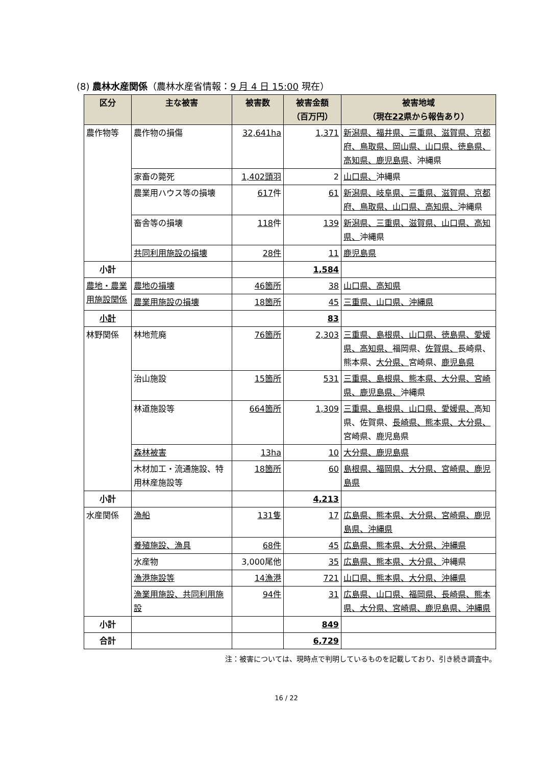(8) 農林水産関係（農林水産省情報：9 月 4 日 15:00 現在）
| 区分 | 主な被害 | 被害数 | 被害金額 （百万円） | 被害地域 （現在 22 県から報告あり） |
| --- | --- | --- | --- | --- |
| 農作物等 | 農作物の損傷 | 32,641ha | 1,371 | 新潟県、福井県、三重県、滋賀県、京都府、鳥取県、岡山県、山口県、徳島県、高知県、鹿児島県 、沖縄県 |
| | 家畜の斃死 | 1,402頭羽 | 2 | 山口県、 沖縄県 |
| | 農業用ハウス等の損壊 | 617 件 | 61 | 新潟県、岐阜県、三重県、滋賀県、京都府、鳥取県、山口県、高知県、 沖縄県 |
| | 畜舎等の損壊 | 118 件 | 139 | 新潟県、三重県、滋賀県、山口県、高知県、 沖縄県 |
| | 共同利用施設の損壊 | 28件 | 11 | 鹿児島県 |
| 小計 | | | 1,584 | |
| 農地・農業用施設関係 | 農地の損壊 | 46箇所 | 38 | 山口県、高知県 |
| | 農業用施設の損壊 | 18箇所 | 45 | 三重県、山口県、沖縄県 |
| 小計 | | | 83 | |
| 林野関係 | 林地荒廃 | 76箇所 | 2,303 | 三重県、島根県、山口県、徳島県、愛媛県、高知県、 福岡県、 佐賀県、 長崎県、熊本県、 大分県、 宮崎県、 鹿児島県 |
| | 治山施設 | 15箇所 | 531 | 三重県、島根県、熊本県、大分県、宮崎県、鹿児島県、 沖縄県 |
| | 林道施設等 | 664箇所 | 1,309 | 三重県、島根県、山口県、愛媛県、 高知県、佐賀県、 長崎県、熊本県、大分県、 宮崎県、鹿児島県 |
| | 森林被害 | 13ha | 10 | 大分県、鹿児島県 |
| | 木材加工・流通施設、特用林産施設等 | 18箇所 | 60 | 島根県、福岡県、大分県、宮崎県、鹿児島県 |
| 小計 | | | 4,213 | |
| 水産関係 | 漁船 | 131隻 | 17 | 広島県、熊本県、大分県、宮崎県、鹿児島県、沖縄県 |
| | 養殖施設、漁具 | 68件 | 45 | 広島県、熊本県、大分県、沖縄県 |
| | 水産物 | 3,000尾他 | 35 | 広島県、熊本県、大分県、 沖縄県 |
| | 漁港施設等 | 14漁港 | 721 | 山口県、熊本県、大分県、沖縄県 |
| | 漁業用施設、共同利用施設 | 94件 | 31 | 広島県、山口県、福岡県、長崎県、熊本県、大分県、宮崎県、鹿児島県、沖縄県 |
| 小計 | | | 849 | |
| 合計 | | | 6,729 | |
注：被害については、現時点で判明しているものを記載しており、引き続き調査中。
16 / 22